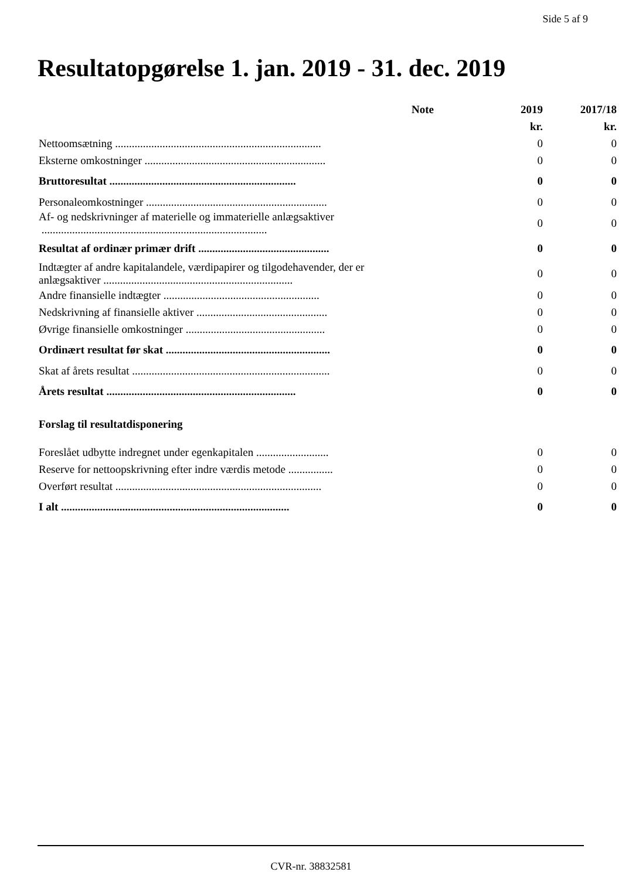Side 5 af 9
Resultatopgørelse 1. jan. 2019 - 31. dec. 2019
| | Note | 2019 | 2017/18 |
| --- | --- | --- | --- |
| | | kr. | kr. |
| Nettoomsætning .......................................................................... | | 0 | 0 |
| Eksterne omkostninger ................................................................. | | 0 | 0 |
| Bruttoresultat ................................................................... | | 0 | 0 |
| Personaleomkostninger ................................................................. | | 0 | 0 |
| Af- og nedskrivninger af materielle og immaterielle anlægsaktiver ................................................................................. | | 0 | 0 |
| Resultat af ordinær primær drift ............................................... | | 0 | 0 |
| Indtægter af andre kapitalandele, værdipapirer og tilgodehavender, der er anlægsaktiver .................................................................... | | 0 | 0 |
| Andre finansielle indtægter ........................................................ | | 0 | 0 |
| Nedskrivning af finansielle aktiver ............................................... | | 0 | 0 |
| Øvrige finansielle omkostninger .................................................. | | 0 | 0 |
| Ordinært resultat før skat ........................................................... | | 0 | 0 |
| Skat af årets resultat ....................................................................... | | 0 | 0 |
| Årets resultat .................................................................... | | 0 | 0 |
| Forslag til resultatdisponering | | | |
| Foreslået udbytte indregnet under egenkapitalen .......................... | | 0 | 0 |
| Reserve for nettoopskrivning efter indre værdis metode ................ | | 0 | 0 |
| Overført resultat .......................................................................... | | 0 | 0 |
| I alt .................................................................................. | | 0 | 0 |
CVR-nr. 38832581